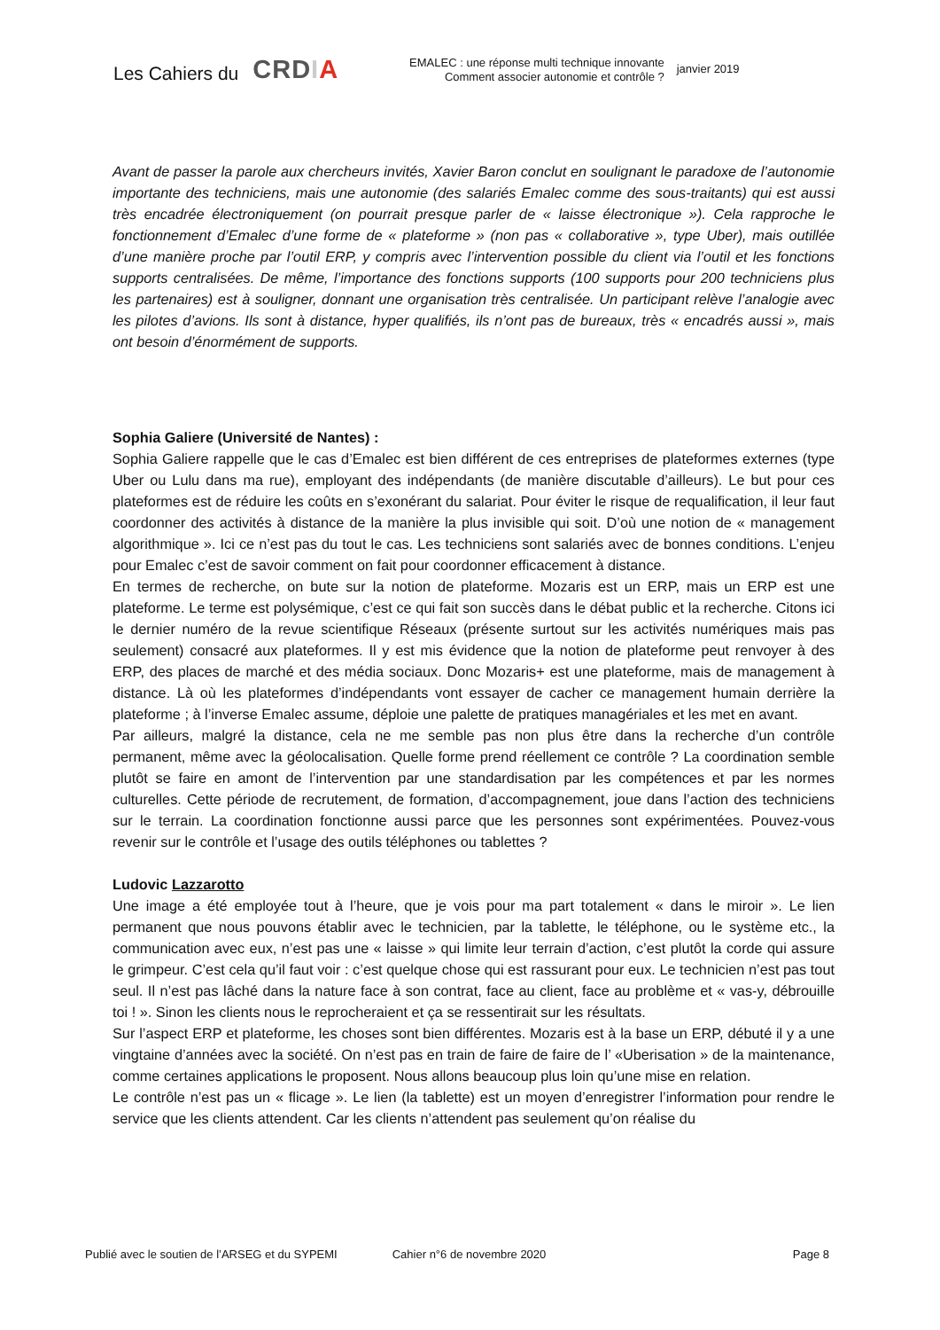Les Cahiers du CRDIA
EMALEC : une réponse multi technique innovante
Comment associer autonomie et contrôle ?
janvier 2019
Avant de passer la parole aux chercheurs invités, Xavier Baron conclut en soulignant le paradoxe de l’autonomie importante des techniciens, mais une autonomie (des salariés Emalec comme des sous-traitants) qui est aussi très encadrée électroniquement (on pourrait presque parler de « laisse électronique »). Cela rapproche le fonctionnement d’Emalec d’une forme de « plateforme » (non pas « collaborative », type Uber), mais outillée d’une manière proche par l’outil ERP, y compris avec l’intervention possible du client via l’outil et les fonctions supports centralisées. De même, l’importance des fonctions supports (100 supports pour 200 techniciens plus les partenaires) est à souligner, donnant une organisation très centralisée. Un participant relève l’analogie avec les pilotes d’avions. Ils sont à distance, hyper qualifiés, ils n’ont pas de bureaux, très « encadrés aussi », mais ont besoin d’énormément de supports.
Sophia Galiere (Université de Nantes) :
Sophia Galiere rappelle que le cas d’Emalec est bien différent de ces entreprises de plateformes externes (type Uber ou Lulu dans ma rue), employant des indépendants (de manière discutable d’ailleurs). Le but pour ces plateformes est de réduire les coûts en s’exonérant du salariat. Pour éviter le risque de requalification, il leur faut coordonner des activités à distance de la manière la plus invisible qui soit. D’où une notion de « management algorithmique ». Ici ce n’est pas du tout le cas. Les techniciens sont salariés avec de bonnes conditions. L’enjeu pour Emalec c’est de savoir comment on fait pour coordonner efficacement à distance.
En termes de recherche, on bute sur la notion de plateforme. Mozaris est un ERP, mais un ERP est une plateforme. Le terme est polysémique, c’est ce qui fait son succès dans le débat public et la recherche. Citons ici le dernier numéro de la revue scientifique Réseaux (présente surtout sur les activités numériques mais pas seulement) consacré aux plateformes. Il y est mis évidence que la notion de plateforme peut renvoyer à des ERP, des places de marché et des média sociaux. Donc Mozaris+ est une plateforme, mais de management à distance. Là où les plateformes d’indépendants vont essayer de cacher ce management humain derrière la plateforme ; à l’inverse Emalec assume, déploie une palette de pratiques managériales et les met en avant.
Par ailleurs, malgré la distance, cela ne me semble pas non plus être dans la recherche d’un contrôle permanent, même avec la géolocalisation. Quelle forme prend réellement ce contrôle ? La coordination semble plutôt se faire en amont de l’intervention par une standardisation par les compétences et par les normes culturelles. Cette période de recrutement, de formation, d’accompagnement, joue dans l’action des techniciens sur le terrain. La coordination fonctionne aussi parce que les personnes sont expérimentées. Pouvez-vous revenir sur le contrôle et l’usage des outils téléphones ou tablettes ?
Ludovic Lazzarotto
Une image a été employée tout à l’heure, que je vois pour ma part totalement « dans le miroir ». Le lien permanent que nous pouvons établir avec le technicien, par la tablette, le téléphone, ou le système etc., la communication avec eux, n’est pas une « laisse » qui limite leur terrain d’action, c’est plutôt la corde qui assure le grimpeur. C’est cela qu’il faut voir : c’est quelque chose qui est rassurant pour eux. Le technicien n’est pas tout seul. Il n’est pas lâché dans la nature face à son contrat, face au client, face au problème et « vas-y, débrouille toi ! ». Sinon les clients nous le reprocheraient et ça se ressentirait sur les résultats.
Sur l’aspect ERP et plateforme, les choses sont bien différentes. Mozaris est à la base un ERP, débuté il y a une vingtaine d’années avec la société. On n’est pas en train de faire de faire de l’ «Uberisation » de la maintenance, comme certaines applications le proposent. Nous allons beaucoup plus loin qu’une mise en relation.
Le contrôle n’est pas un « flicage ». Le lien (la tablette) est un moyen d’enregistrer l’information pour rendre le service que les clients attendent. Car les clients n’attendent pas seulement qu’on réalise du
Publié avec le soutien de l’ARSEG et du SYPEMI Cahier n°6 de novembre 2020 Page 8